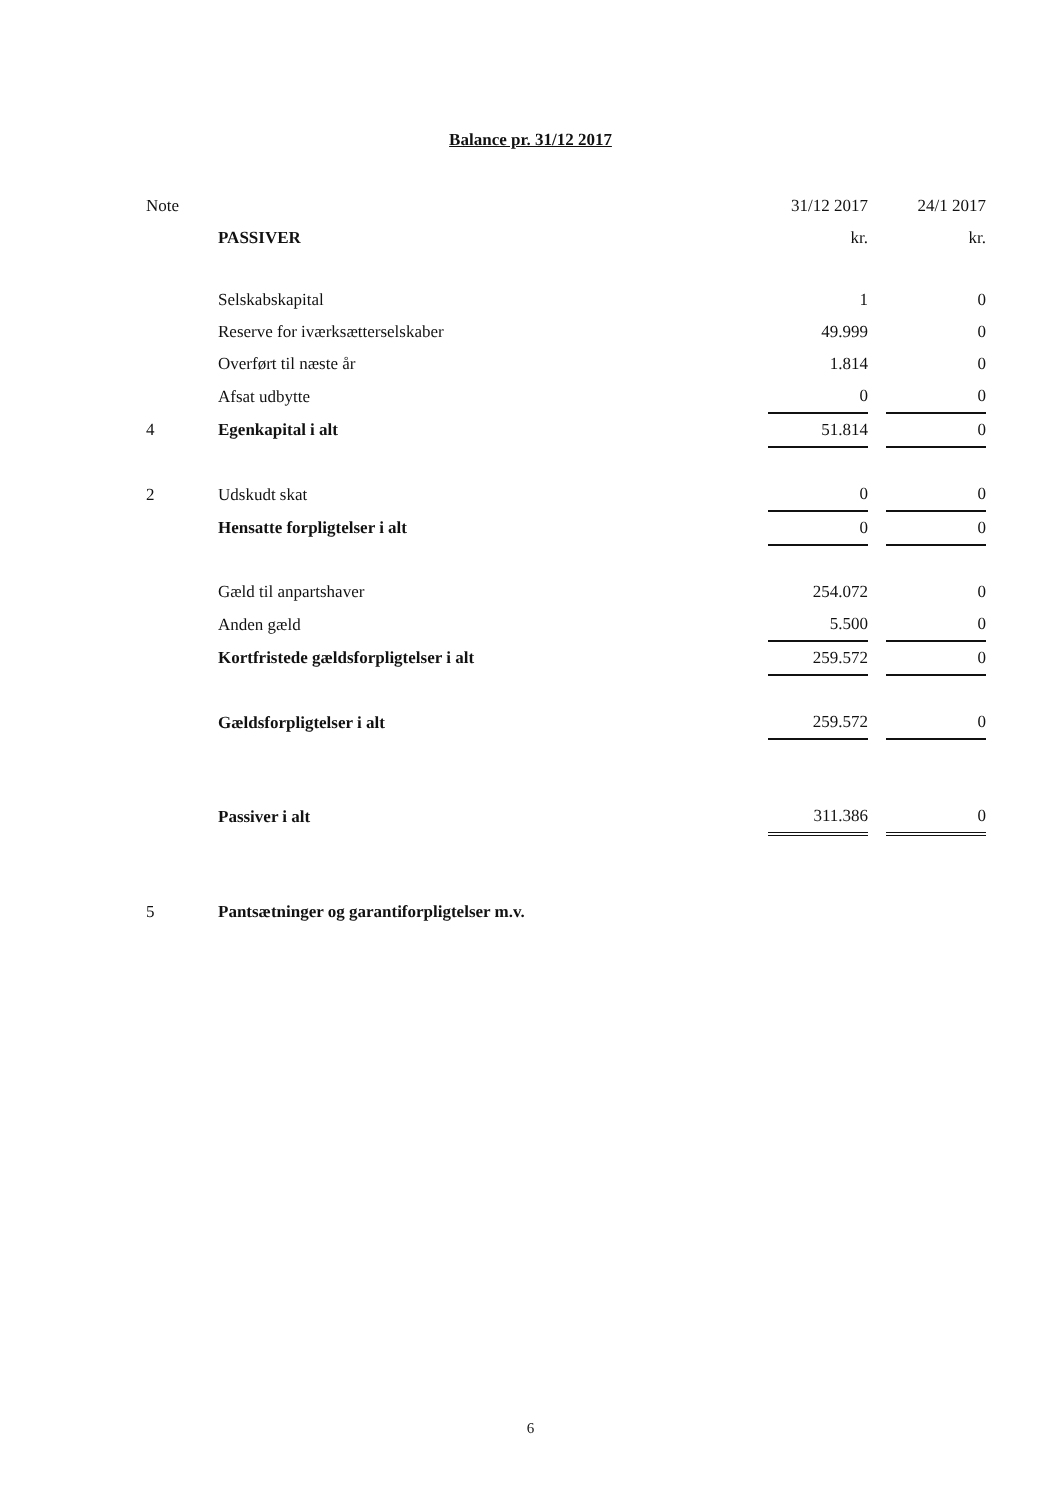Balance pr. 31/12 2017
| Note | | 31/12 2017 | | 24/1 2017 |
| --- | --- | --- | --- | --- |
| | PASSIVER | kr. | | kr. |
| | Selskabskapital | 1 | | 0 |
| | Reserve for iværksætterselskaber | 49.999 | | 0 |
| | Overført til næste år | 1.814 | | 0 |
| | Afsat udbytte | 0 | | 0 |
| 4 | Egenkapital i alt | 51.814 | | 0 |
| 2 | Udskudt skat | 0 | | 0 |
| | Hensatte forpligtelser i alt | 0 | | 0 |
| | Gæld til anpartshaver | 254.072 | | 0 |
| | Anden gæld | 5.500 | | 0 |
| | Kortfristede gældsforpligtelser i alt | 259.572 | | 0 |
| | Gældsforpligtelser i alt | 259.572 | | 0 |
| | Passiver i alt | 311.386 | | 0 |
| 5 | Pantsætninger og garantiforpligtelser m.v. | | | |
6